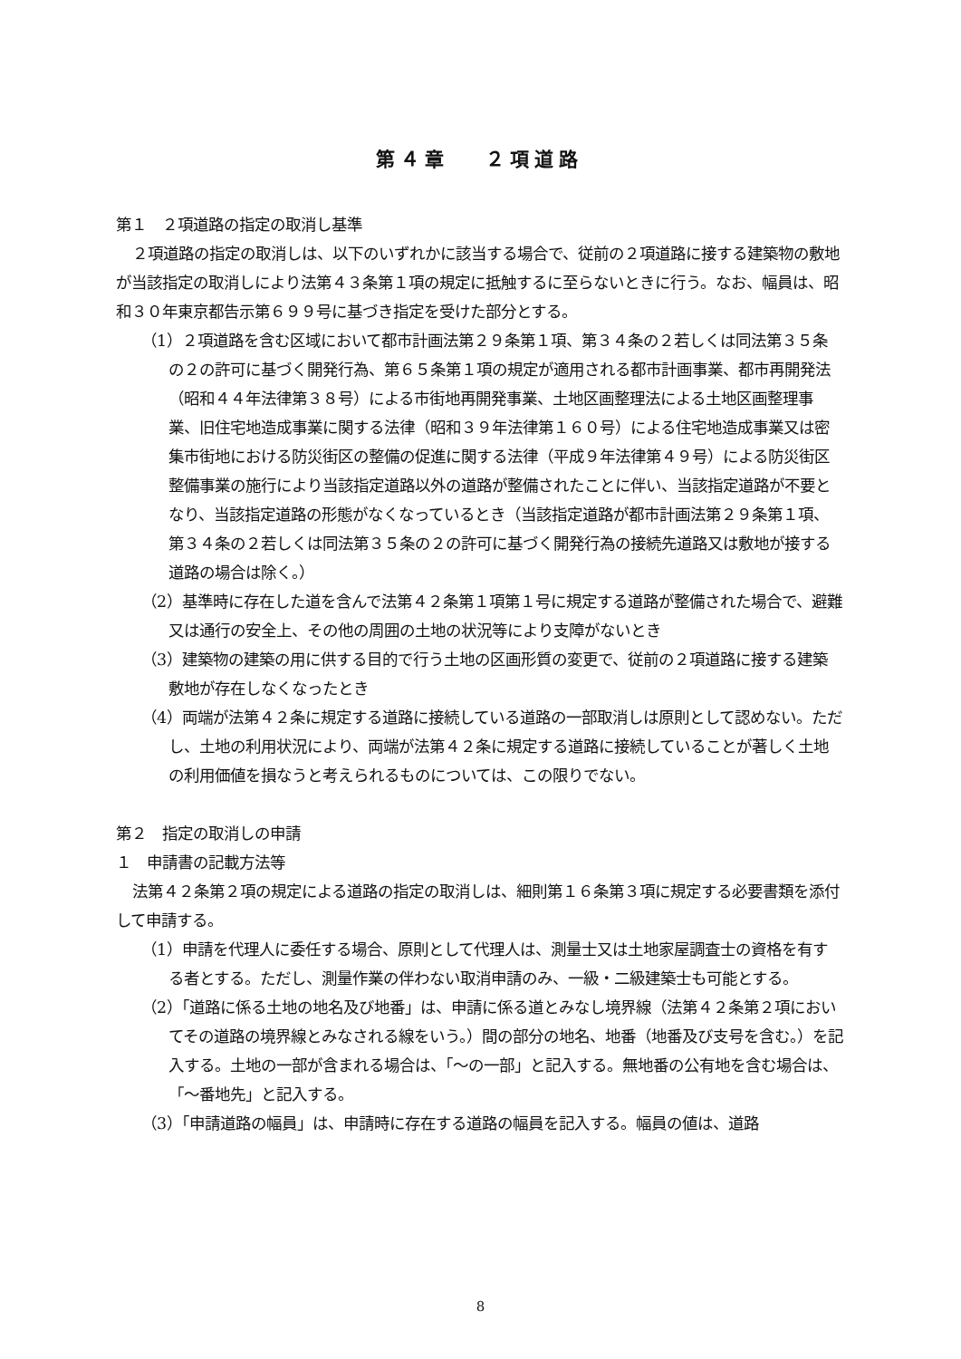第４章　 ２項道路
第１　２項道路の指定の取消し基準
２項道路の指定の取消しは、以下のいずれかに該当する場合で、従前の２項道路に接する建築物の敷地が当該指定の取消しにより法第４３条第１項の規定に抵触するに至らないときに行う。なお、幅員は、昭和３０年東京都告示第６９９号に基づき指定を受けた部分とする。
（1）２項道路を含む区域において都市計画法第２９条第１項、第３４条の２若しくは同法第３５条の２の許可に基づく開発行為、第６５条第１項の規定が適用される都市計画事業、都市再開発法（昭和４４年法律第３８号）による市街地再開発事業、土地区画整理法による土地区画整理事業、旧住宅地造成事業に関する法律（昭和３９年法律第１６０号）による住宅地造成事業又は密集市街地における防災街区の整備の促進に関する法律（平成９年法律第４９号）による防災街区整備事業の施行により当該指定道路以外の道路が整備されたことに伴い、当該指定道路が不要となり、当該指定道路の形態がなくなっているとき（当該指定道路が都市計画法第２９条第１項、第３４条の２若しくは同法第３５条の２の許可に基づく開発行為の接続先道路又は敷地が接する道路の場合は除く。）
（2）基準時に存在した道を含んで法第４２条第１項第１号に規定する道路が整備された場合で、避難又は通行の安全上、その他の周囲の土地の状況等により支障がないとき
（3）建築物の建築の用に供する目的で行う土地の区画形質の変更で、従前の２項道路に接する建築敷地が存在しなくなったとき
（4）両端が法第４２条に規定する道路に接続している道路の一部取消しは原則として認めない。ただし、土地の利用状況により、両端が法第４２条に規定する道路に接続していることが著しく土地の利用価値を損なうと考えられるものについては、この限りでない。
第２　指定の取消しの申請
１　申請書の記載方法等
法第４２条第２項の規定による道路の指定の取消しは、細則第１６条第３項に規定する必要書類を添付して申請する。
（1）申請を代理人に委任する場合、原則として代理人は、測量士又は土地家屋調査士の資格を有する者とする。ただし、測量作業の伴わない取消申請のみ、一級・二級建築士も可能とする。
（2）「道路に係る土地の地名及び地番」は、申請に係る道とみなし境界線（法第４２条第２項においてその道路の境界線とみなされる線をいう。）間の部分の地名、地番（地番及び支号を含む。）を記入する。土地の一部が含まれる場合は、「～の一部」と記入する。無地番の公有地を含む場合は、「～番地先」と記入する。
（3）「申請道路の幅員」は、申請時に存在する道路の幅員を記入する。幅員の値は、道路
8